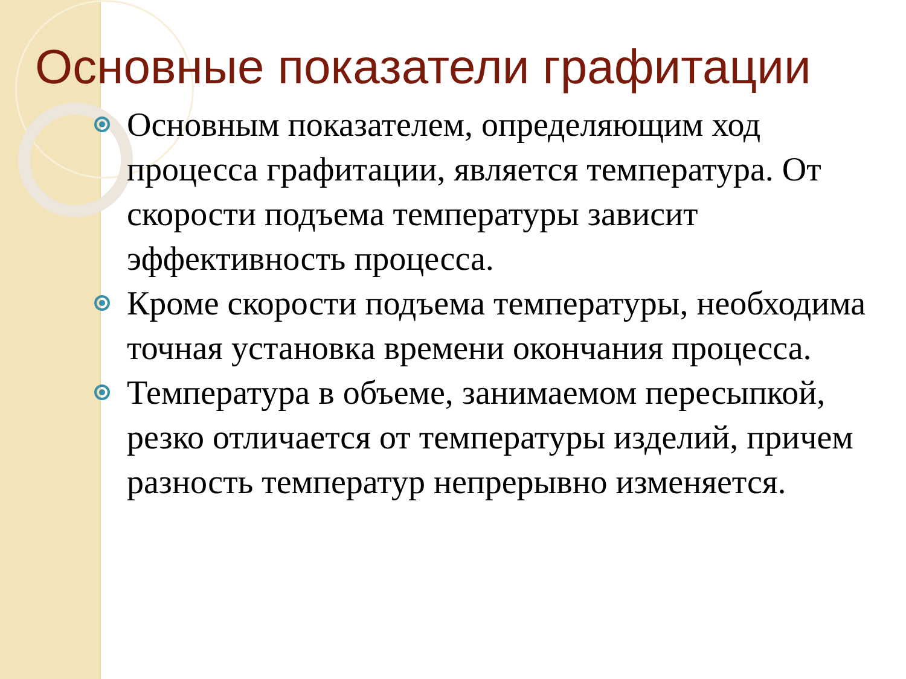Основные показатели графитации
Основным показателем, определяющим ход процесса графитации, является температура. От скорости подъема температуры зависит эффективность процесса.
Кроме скорости подъема температуры, необходима точная установка времени окончания процесса.
Температура в объеме, занимаемом пересыпкой, резко отличается от температуры изделий, причем разность температур непрерывно изменяется.